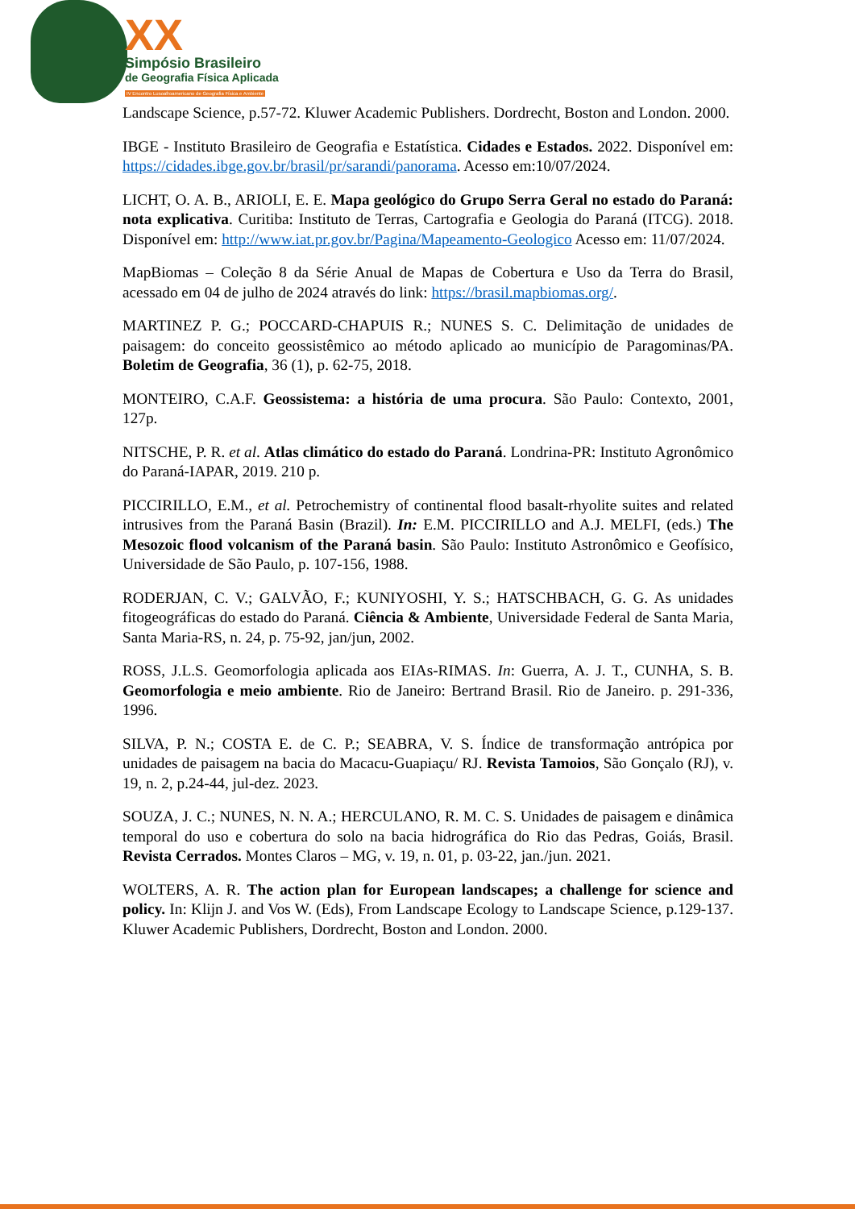XX
Simpósio Brasileiro
de Geografia Física Aplicada
IV Encontro Lusoafroamericano de Geografia Física e Ambiente
Landscape Science, p.57-72. Kluwer Academic Publishers. Dordrecht, Boston and London. 2000.
IBGE - Instituto Brasileiro de Geografia e Estatística. Cidades e Estados. 2022. Disponível em: https://cidades.ibge.gov.br/brasil/pr/sarandi/panorama. Acesso em:10/07/2024.
LICHT, O. A. B., ARIOLI, E. E. Mapa geológico do Grupo Serra Geral no estado do Paraná: nota explicativa. Curitiba: Instituto de Terras, Cartografia e Geologia do Paraná (ITCG). 2018. Disponível em: http://www.iat.pr.gov.br/Pagina/Mapeamento-Geologico Acesso em: 11/07/2024.
MapBiomas – Coleção 8 da Série Anual de Mapas de Cobertura e Uso da Terra do Brasil, acessado em 04 de julho de 2024 através do link: https://brasil.mapbiomas.org/.
MARTINEZ P. G.; POCCARD-CHAPUIS R.; NUNES S. C. Delimitação de unidades de paisagem: do conceito geossistêmico ao método aplicado ao município de Paragominas/PA. Boletim de Geografia, 36 (1), p. 62-75, 2018.
MONTEIRO, C.A.F. Geossistema: a história de uma procura. São Paulo: Contexto, 2001, 127p.
NITSCHE, P. R. et al. Atlas climático do estado do Paraná. Londrina-PR: Instituto Agronômico do Paraná-IAPAR, 2019. 210 p.
PICCIRILLO, E.M., et al. Petrochemistry of continental flood basalt-rhyolite suites and related intrusives from the Paraná Basin (Brazil). In: E.M. PICCIRILLO and A.J. MELFI, (eds.) The Mesozoic flood volcanism of the Paraná basin. São Paulo: Instituto Astronômico e Geofísico, Universidade de São Paulo, p. 107-156, 1988.
RODERJAN, C. V.; GALVÃO, F.; KUNIYOSHI, Y. S.; HATSCHBACH, G. G. As unidades fitogeográficas do estado do Paraná. Ciência & Ambiente, Universidade Federal de Santa Maria, Santa Maria-RS, n. 24, p. 75-92, jan/jun, 2002.
ROSS, J.L.S. Geomorfologia aplicada aos EIAs-RIMAS. In: Guerra, A. J. T., CUNHA, S. B. Geomorfologia e meio ambiente. Rio de Janeiro: Bertrand Brasil. Rio de Janeiro. p. 291-336, 1996.
SILVA, P. N.; COSTA E. de C. P.; SEABRA, V. S. Índice de transformação antrópica por unidades de paisagem na bacia do Macacu-Guapiaçu/ RJ. Revista Tamoios, São Gonçalo (RJ), v. 19, n. 2, p.24-44, jul-dez. 2023.
SOUZA, J. C.; NUNES, N. N. A.; HERCULANO, R. M. C. S. Unidades de paisagem e dinâmica temporal do uso e cobertura do solo na bacia hidrográfica do Rio das Pedras, Goiás, Brasil. Revista Cerrados. Montes Claros – MG, v. 19, n. 01, p. 03-22, jan./jun. 2021.
WOLTERS, A. R. The action plan for European landscapes; a challenge for science and policy. In: Klijn J. and Vos W. (Eds), From Landscape Ecology to Landscape Science, p.129-137. Kluwer Academic Publishers, Dordrecht, Boston and London. 2000.